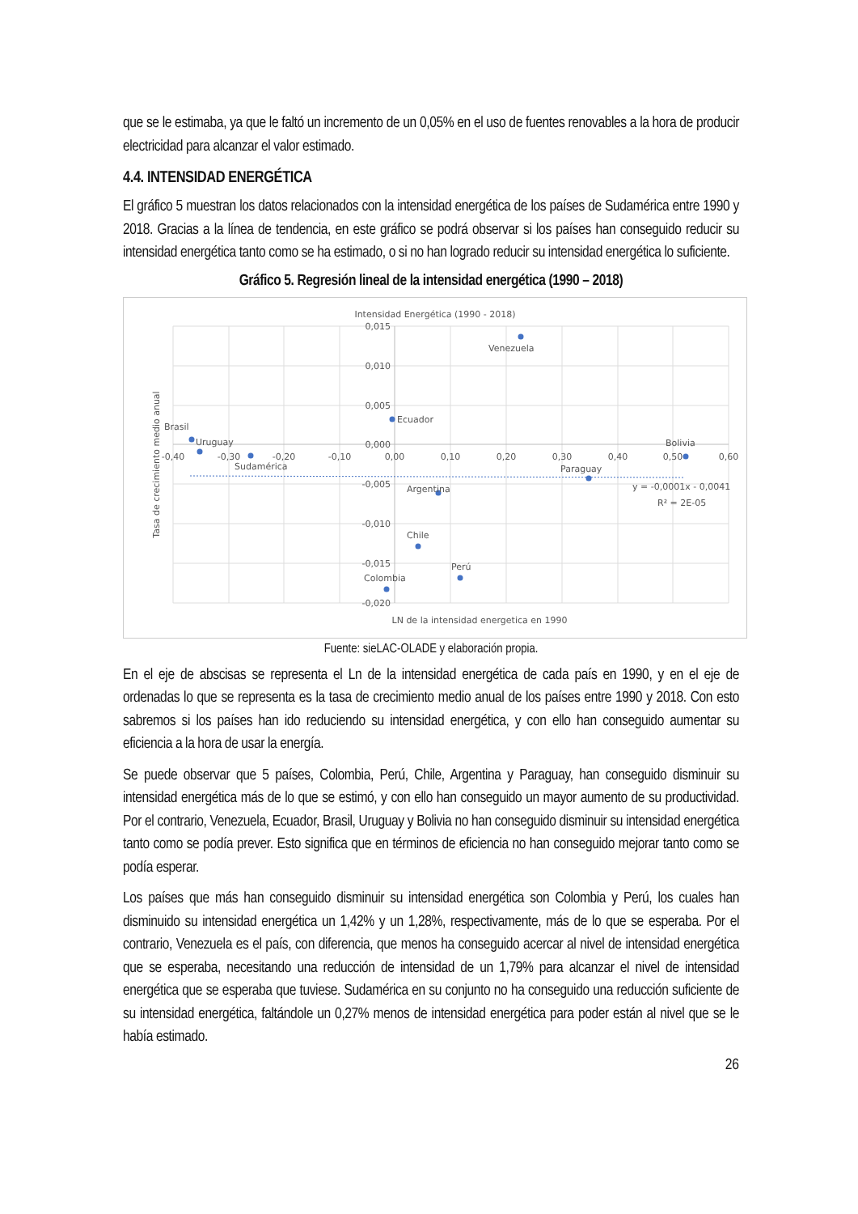que se le estimaba, ya que le faltó un incremento de un 0,05% en el uso de fuentes renovables a la hora de producir electricidad para alcanzar el valor estimado.
4.4. INTENSIDAD ENERGÉTICA
El gráfico 5 muestran los datos relacionados con la intensidad energética de los países de Sudamérica entre 1990 y 2018. Gracias a la línea de tendencia, en este gráfico se podrá observar si los países han conseguido reducir su intensidad energética tanto como se ha estimado, o si no han logrado reducir su intensidad energética lo suficiente.
Gráfico 5. Regresión lineal de la intensidad energética (1990 – 2018)
Intensidad Energética (1990 - 2018)
0,015
0,010
0,005
0,000
-0,005
-0,010
-0,015
-0,020
-0,40
-0,30
-0,20
-0,10
0,00
0,10
0,20
0,30
0,40
0,50
0,60
Venezuela
Ecuador
Brasil
Uruguay
Sudamérica
Bolivia
Paraguay
Argentina
Chile
Perú
Colombia
y = -0,0001x - 0,0041
R² = 2E-05
LN de la intensidad energetica en 1990
Tasa de crecimiento medio anual
Fuente: sieLAC-OLADE y elaboración propia.
En el eje de abscisas se representa el Ln de la intensidad energética de cada país en 1990, y en el eje de ordenadas lo que se representa es la tasa de crecimiento medio anual de los países entre 1990 y 2018. Con esto sabremos si los países han ido reduciendo su intensidad energética, y con ello han conseguido aumentar su eficiencia a la hora de usar la energía.
Se puede observar que 5 países, Colombia, Perú, Chile, Argentina y Paraguay, han conseguido disminuir su intensidad energética más de lo que se estimó, y con ello han conseguido un mayor aumento de su productividad. Por el contrario, Venezuela, Ecuador, Brasil, Uruguay y Bolivia no han conseguido disminuir su intensidad energética tanto como se podía prever. Esto significa que en términos de eficiencia no han conseguido mejorar tanto como se podía esperar.
Los países que más han conseguido disminuir su intensidad energética son Colombia y Perú, los cuales han disminuido su intensidad energética un 1,42% y un 1,28%, respectivamente, más de lo que se esperaba. Por el contrario, Venezuela es el país, con diferencia, que menos ha conseguido acercar al nivel de intensidad energética que se esperaba, necesitando una reducción de intensidad de un 1,79% para alcanzar el nivel de intensidad energética que se esperaba que tuviese. Sudamérica en su conjunto no ha conseguido una reducción suficiente de su intensidad energética, faltándole un 0,27% menos de intensidad energética para poder están al nivel que se le había estimado.
26